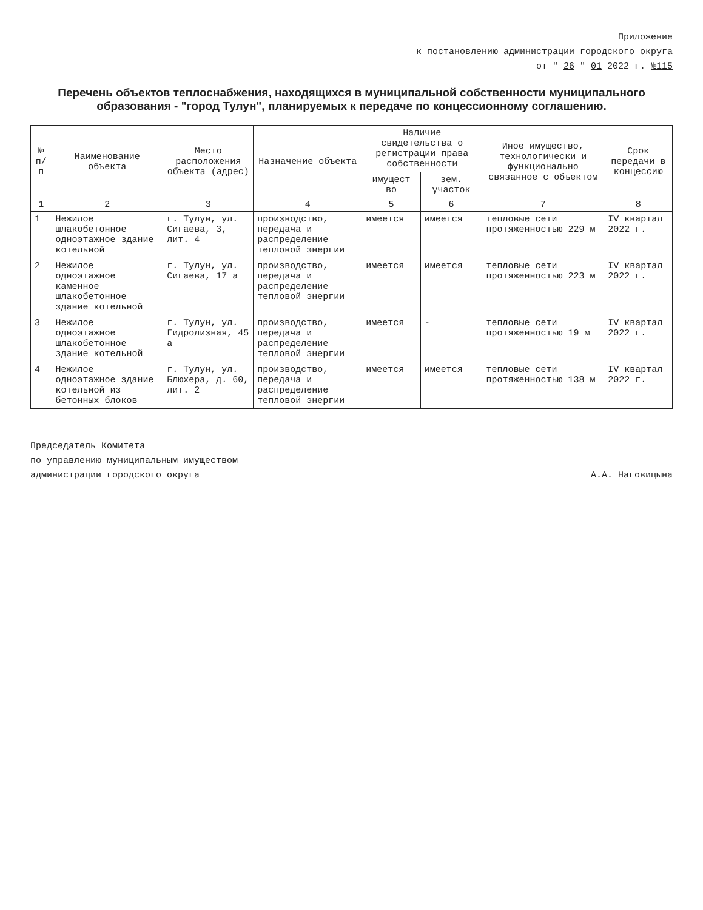Приложение
к постановлению администрации городского округа
от " 26 " 01 2022 г. №115
Перечень объектов теплоснабжения, находящихся в муниципальной собственности муниципального образования - "город Тулун", планируемых к передаче по концессионному соглашению.
| № п/п | Наименование объекта | Место расположения объекта (адрес) | Назначение объекта | Наличие свидетельства о регистрации права собственности | | Иное имущество, технологически и функционально связанное с объектом | Срок передачи в концессию |
| --- | --- | --- | --- | --- | --- | --- | --- |
| | | | | имущест во | зем. участок | | |
| 1 | 2 | 3 | 4 | 5 | 6 | 7 | 8 |
| 1 | Нежилое шлакобетонное одноэтажное здание котельной | г. Тулун, ул. Сигаева, 3, лит. 4 | производство, передача и распределение тепловой энергии | имеется | имеется | тепловые сети протяженностью 229 м | IV квартал 2022 г. |
| 2 | Нежилое одноэтажное каменное шлакобетонное здание котельной | г. Тулун, ул. Сигаева, 17 а | производство, передача и распределение тепловой энергии | имеется | имеется | тепловые сети протяженностью 223 м | IV квартал 2022 г. |
| 3 | Нежилое одноэтажное шлакобетонное здание котельной | г. Тулун, ул. Гидролизная, 45 а | производство, передача и распределение тепловой энергии | имеется | - | тепловые сети протяженностью 19 м | IV квартал 2022 г. |
| 4 | Нежилое одноэтажное здание котельной из бетонных блоков | г. Тулун, ул. Блюхера, д. 60, лит. 2 | производство, передача и распределение тепловой энергии | имеется | имеется | тепловые сети протяженностью 138 м | IV квартал 2022 г. |
Председатель Комитета
по управлению муниципальным имуществом
администрации городского округа
А.А. Наговицына